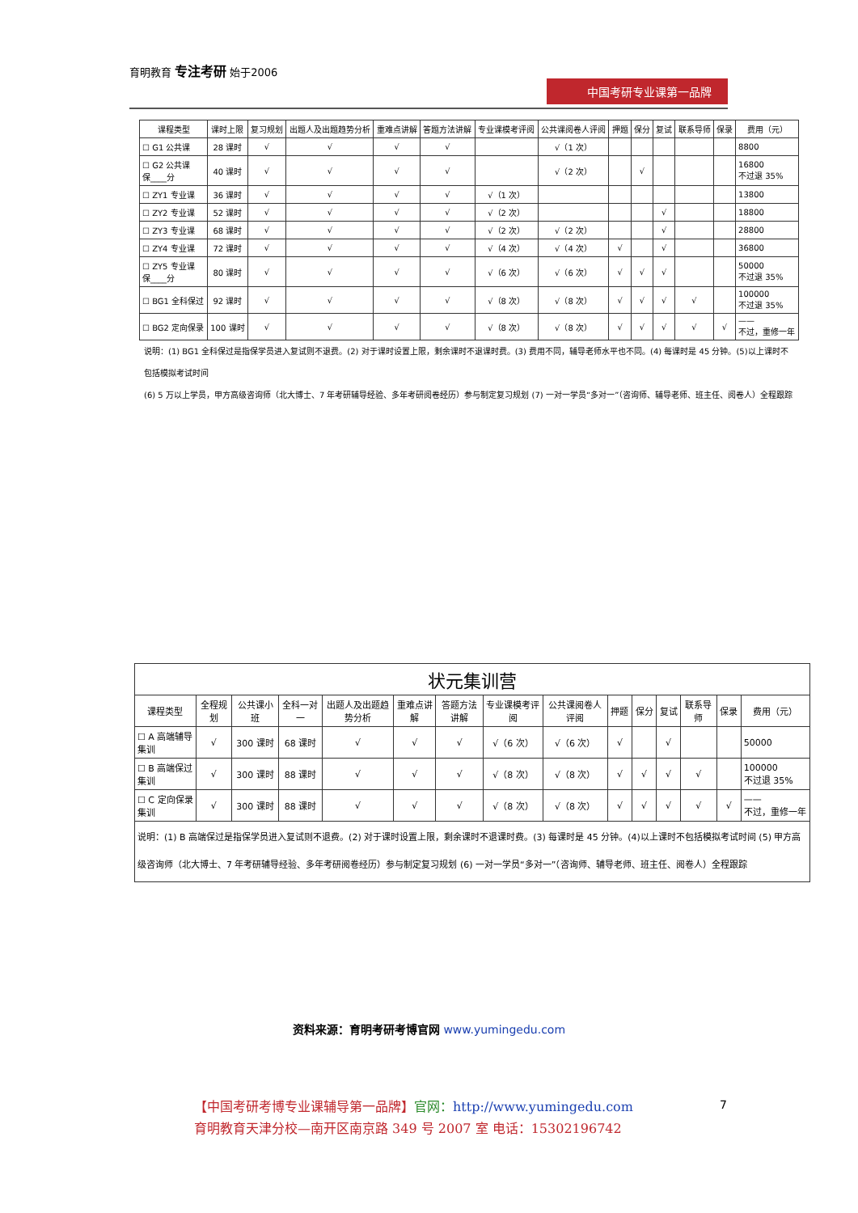育明教育 专注考研 始于2006
中国考研专业课第一品牌
| 课程类型 | 课时上限 | 复习规划 | 出题人及出题趋势分析 | 重难点讲解 | 答题方法讲解 | 专业课模考评阅 | 公共课阅卷人评阅 | 押题 | 保分 | 复试 | 联系导师 | 保录 | 费用（元） |
| --- | --- | --- | --- | --- | --- | --- | --- | --- | --- | --- | --- | --- | --- |
| ☐ G1 公共课 | 28 课时 | √ | √ | √ | √ | | √（1 次） | | | | | | 8800 |
| ☐ G2 公共课 保____分 | 40 课时 | √ | √ | √ | √ | | √（2 次） | | √ | | | | 16800 不过退 35% |
| ☐ ZY1 专业课 | 36 课时 | √ | √ | √ | √ | √（1 次） | | | | | | | 13800 |
| ☐ ZY2 专业课 | 52 课时 | √ | √ | √ | √ | √（2 次） | | | | √ | | | 18800 |
| ☐ ZY3 专业课 | 68 课时 | √ | √ | √ | √ | √（2 次） | √（2 次） | | | √ | | | 28800 |
| ☐ ZY4 专业课 | 72 课时 | √ | √ | √ | √ | √（4 次） | √（4 次） | √ | | √ | | | 36800 |
| ☐ ZY5 专业课 保____分 | 80 课时 | √ | √ | √ | √ | √（6 次） | √（6 次） | √ | √ | √ | | | 50000 不过退 35% |
| ☐ BG1 全科保过 | 92 课时 | √ | √ | √ | √ | √（8 次） | √（8 次） | √ | √ | √ | √ | | 100000 不过退 35% |
| ☐ BG2 定向保录 | 100 课时 | √ | √ | √ | √ | √（8 次） | √（8 次） | √ | √ | √ | √ | √ | —— 不过，重修一年 |
说明：(1) BG1 全科保过是指保学员进入复试则不退费。(2) 对于课时设置上限，剩余课时不退课时费。(3) 费用不同，辅导老师水平也不同。(4) 每课时是 45 分钟。(5)以上课时不包括模拟考试时间
(6) 5 万以上学员，甲方高级咨询师（北大博士、7 年考研辅导经验、多年考研阅卷经历）参与制定复习规划 (7) 一对一学员“多对一”（咨询师、辅导老师、班主任、阅卷人）全程跟踪
| 状元集训营 | | | | | | | | | | | | | | |
| --- | --- | --- | --- | --- | --- | --- | --- | --- | --- | --- | --- | --- | --- | --- |
| 课程类型 | 全程规划 | 公共课小班 | 全科一对一 | 出题人及出题趋势分析 | 重难点讲解 | 答题方法讲解 | 专业课模考评阅 | 公共课阅卷人评阅 | 押题 | 保分 | 复试 | 联系导师 | 保录 | 费用（元） |
| ☐ A 高端辅导集训 | √ | 300 课时 | 68 课时 | √ | √ | √ | √（6 次） | √（6 次） | √ | | √ | | | 50000 |
| ☐ B 高端保过集训 | √ | 300 课时 | 88 课时 | √ | √ | √ | √（8 次） | √（8 次） | √ | √ | √ | √ | | 100000 不过退 35% |
| ☐ C 定向保录集训 | √ | 300 课时 | 88 课时 | √ | √ | √ | √（8 次） | √（8 次） | √ | √ | √ | √ | √ | —— 不过，重修一年 |
| 说明：(1) B 高端保过是指保学员进入复试则不退费。(2) 对于课时设置上限，剩余课时不退课时费。(3) 每课时是 45 分钟。(4)以上课时不包括模拟考试时间 (5) 甲方高级咨询师（北大博士、7 年考研辅导经验、多年考研阅卷经历）参与制定复习规划 (6) 一对一学员“多对一”（咨询师、辅导老师、班主任、阅卷人）全程跟踪 | | | | | | | | | | | | | | |
资料来源：育明考研考博官网 www.yumingedu.com
【中国考研考博专业课辅导第一品牌】官网：http://www.yumingedu.com
育明教育天津分校—南开区南京路 349 号 2007 室 电话：15302196742
7